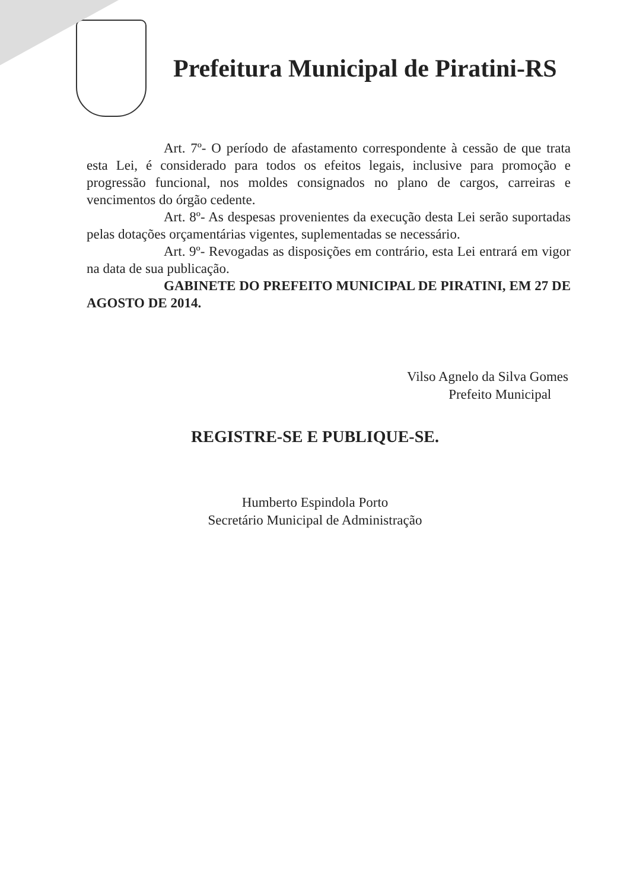Prefeitura Municipal de Piratini-RS
Art. 7º- O período de afastamento correspondente à cessão de que trata esta Lei, é considerado para todos os efeitos legais, inclusive para promoção e progressão funcional, nos moldes consignados no plano de cargos, carreiras e vencimentos do órgão cedente.
Art. 8º- As despesas provenientes da execução desta Lei serão suportadas pelas dotações orçamentárias vigentes, suplementadas se necessário.
Art. 9º- Revogadas as disposições em contrário, esta Lei entrará em vigor na data de sua publicação.
GABINETE DO PREFEITO MUNICIPAL DE PIRATINI, EM 27 DE AGOSTO DE 2014.
Vilso Agnelo da Silva Gomes
Prefeito Municipal
REGISTRE-SE E PUBLIQUE-SE.
Humberto Espindola Porto
Secretário Municipal de Administração